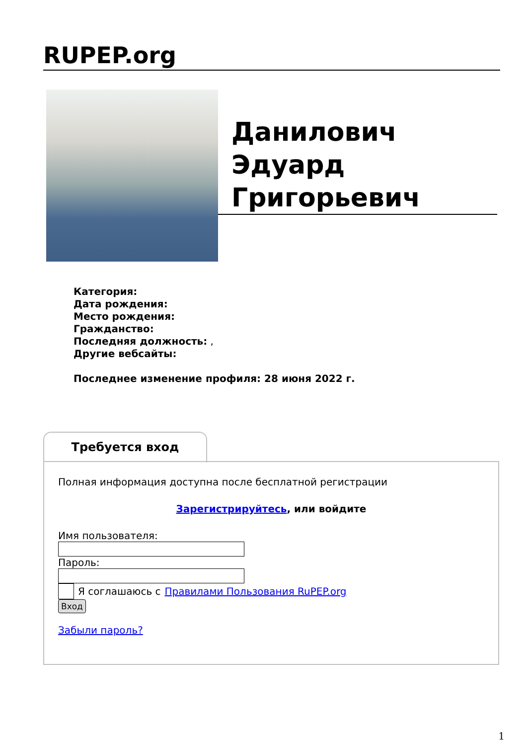RUPEP.org
Данилович
Эдуард
Григорьевич
Категория:
Дата рождения:
Место рождения:
Гражданство:
Последняя должность: ,
Другие вебсайты:
Последнее изменение профиля: 28 июня 2022 г.
Требуется вход
Полная информация доступна после бесплатной регистрации
Зарегистрируйтесь, или войдите
Имя пользователя:
Пароль:
Я соглашаюсь с Правилами Пользования RuPEP.org
Вход
Забыли пароль?
1